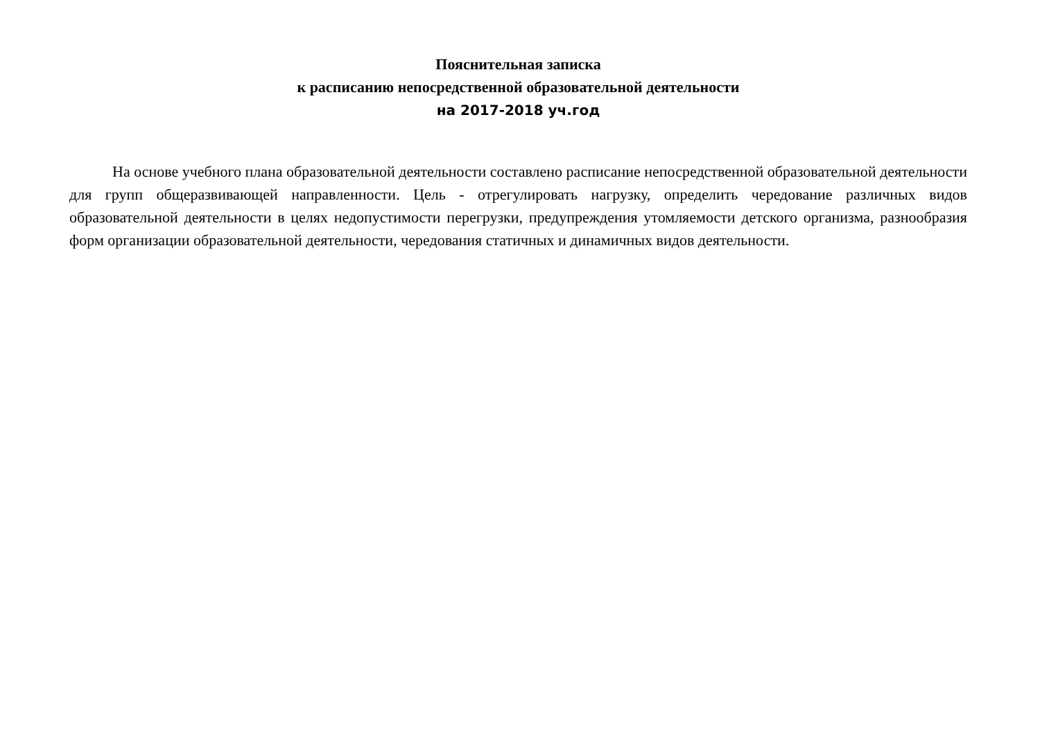Пояснительная записка
к расписанию непосредственной образовательной деятельности
на 2017-2018 уч.год
На основе учебного плана образовательной деятельности составлено расписание непосредственной образовательной деятельности для групп общеразвивающей направленности. Цель - отрегулировать нагрузку, определить чередование различных видов образовательной деятельности в целях недопустимости перегрузки, предупреждения утомляемости детского организма, разнообразия форм организации образовательной деятельности, чередования статичных и динамичных видов деятельности.